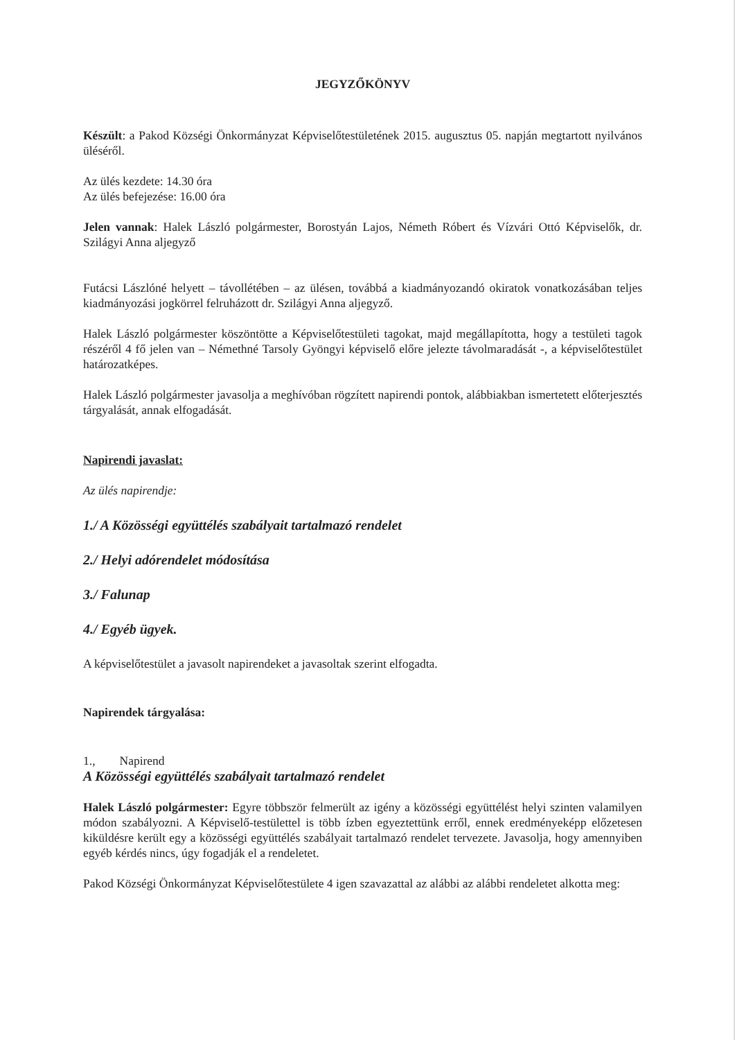JEGYZŐKÖNYV
Készült: a Pakod Községi Önkormányzat Képviselőtestületének 2015. augusztus 05. napján megtartott nyilvános üléséről.
Az ülés kezdete: 14.30 óra
Az ülés befejezése: 16.00 óra
Jelen vannak: Halek László polgármester, Borostyán Lajos, Németh Róbert és Vízvári Ottó Képviselők, dr. Szilágyi Anna aljegyző
Futácsi Lászlóné helyett – távollétében – az ülésen, továbbá a kiadmányozandó okiratok vonatkozásában teljes kiadmányozási jogkörrel felruházott dr. Szilágyi Anna aljegyző.
Halek László polgármester köszöntötte a Képviselőtestületi tagokat, majd megállapította, hogy a testületi tagok részéről 4 fő jelen van – Némethné Tarsoly Gyöngyi képviselő előre jelezte távolmaradását -, a képviselőtestület határozatképes.
Halek László polgármester javasolja a meghívóban rögzített napirendi pontok, alábbiakban ismertetett előterjesztés tárgyalását, annak elfogadását.
Napirendi javaslat:
Az ülés napirendje:
1./ A Közösségi együttélés szabályait tartalmazó rendelet
2./ Helyi adórendelet módosítása
3./ Falunap
4./ Egyéb ügyek.
A képviselőtestület a javasolt napirendeket a javasoltak szerint elfogadta.
Napirendek tárgyalása:
1., Napirend
A Közösségi együttélés szabályait tartalmazó rendelet
Halek László polgármester: Egyre többször felmerült az igény a közösségi együttélést helyi szinten valamilyen módon szabályozni. A Képviselő-testülettel is több ízben egyeztettünk erről, ennek eredményeképp előzetesen kiküldésre került egy a közösségi együttélés szabályait tartalmazó rendelet tervezete. Javasolja, hogy amennyiben egyéb kérdés nincs, úgy fogadják el a rendeletet.
Pakod Községi Önkormányzat Képviselőtestülete 4 igen szavazattal az alábbi az alábbi rendeletet alkotta meg: